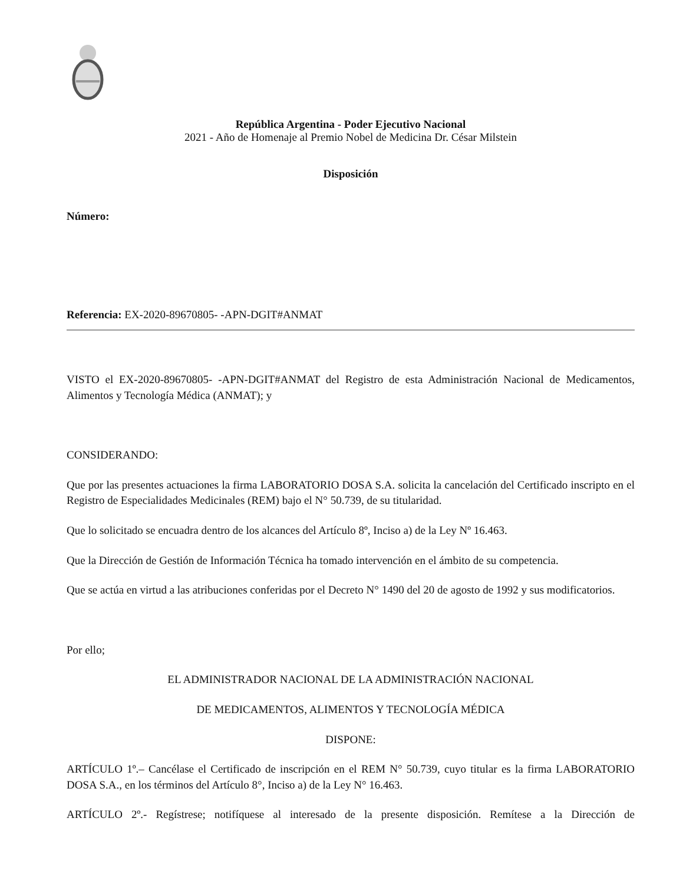República Argentina - Poder Ejecutivo Nacional
2021 - Año de Homenaje al Premio Nobel de Medicina Dr. César Milstein
Disposición
Número:
Referencia: EX-2020-89670805- -APN-DGIT#ANMAT
VISTO el EX-2020-89670805- -APN-DGIT#ANMAT del Registro de esta Administración Nacional de Medicamentos, Alimentos y Tecnología Médica (ANMAT); y
CONSIDERANDO:
Que por las presentes actuaciones la firma LABORATORIO DOSA S.A. solicita la cancelación del Certificado inscripto en el Registro de Especialidades Medicinales (REM) bajo el N° 50.739, de su titularidad.
Que lo solicitado se encuadra dentro de los alcances del Artículo 8º, Inciso a) de la Ley Nº 16.463.
Que la Dirección de Gestión de Información Técnica ha tomado intervención en el ámbito de su competencia.
Que se actúa en virtud a las atribuciones conferidas por el Decreto N° 1490 del 20 de agosto de 1992 y sus modificatorios.
Por ello;
EL ADMINISTRADOR NACIONAL DE LA ADMINISTRACIÓN NACIONAL
DE MEDICAMENTOS, ALIMENTOS Y TECNOLOGÍA MÉDICA
DISPONE:
ARTÍCULO 1º.– Cancélase el Certificado de inscripción en el REM N° 50.739, cuyo titular es la firma LABORATORIO DOSA S.A., en los términos del Artículo 8°, Inciso a) de la Ley N° 16.463.
ARTÍCULO 2º.- Regístrese; notifíquese al interesado de la presente disposición. Remítese a la Dirección de